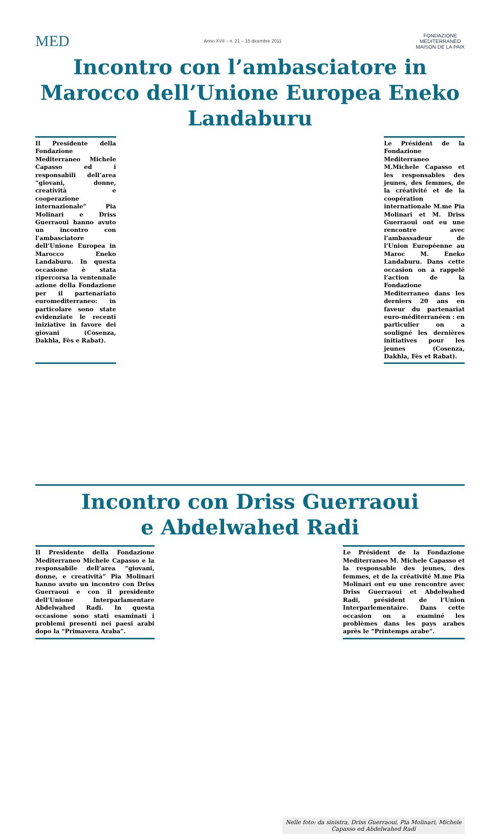MED
Anno XVII – n. 21 – 15 dicembre 2011
FONDAZIONE
MEDITERRANEO
MAISON DE LA PAIX
Incontro con l’ambasciatore in Marocco dell’Unione Europea Eneko Landaburu
Il Presidente della Fondazione Mediterraneo Michele Capasso ed i responsabili dell’area “giovani, donne, creatività e cooperazione internazionale” Pia Molinari e Driss Guerraoui hanno avuto un incontro con l’ambasciatore dell’Unione Europea in Marocco Eneko Landaburu. In questa occasione è stata ripercorsa la ventennale azione della Fondazione per il partenariato euromediterraneo: in particolare sono state evidenziate le recenti iniziative in favore dei giovani (Cosenza, Dakhla, Fès e Rabat).
Le Président de la Fondazione Mediterraneo M.Michele Capasso et les responsables des jeunes, des femmes, de la créativité et de la coopération internationale M.me Pia Molinari et M. Driss Guerraoui ont eu une rencontre avec l’ambassadeur de l’Union Européenne au Maroc M. Eneko Landaburu. Dans cette occasion on a rappelé l’action de la Fondazione Mediterraneo dans les derniers 20 ans en faveur du partenariat euro-méditerranéen : en particulier on a souligné les dernières initiatives pour les jeunes (Cosenza, Dakhla, Fès et Rabat).
Incontro con Driss Guerraoui
e Abdelwahed Radi
Il Presidente della Fondazione Mediterraneo Michele Capasso e la responsabile dell’area “giovani, donne, e creatività” Pia Molinari hanno avuto un incontro con Driss Guerraoui e con il presidente dell’Unione Interparlamentare Abdelwahed Radi. In questa occasione sono stati esaminati i problemi presenti nei paesi arabi dopo la “Primavera Araba”.
Le Président de la Fondazione Mediterraneo M. Michele Capasso et la responsable des jeunes, des femmes, et de la créativité M.me Pia Molinari ont eu une rencontre avec Driss Guerraoui et Abdelwahed Radi, président de l’Union Interparlementaire. Dans cette occasion on a examiné les problèmes dans les pays arabes après le “Printemps arabe”.
Nelle foto: da sinistra, Driss Guerraoui, Pia Molinari, Michele Capasso ed Abdelwahed Radi